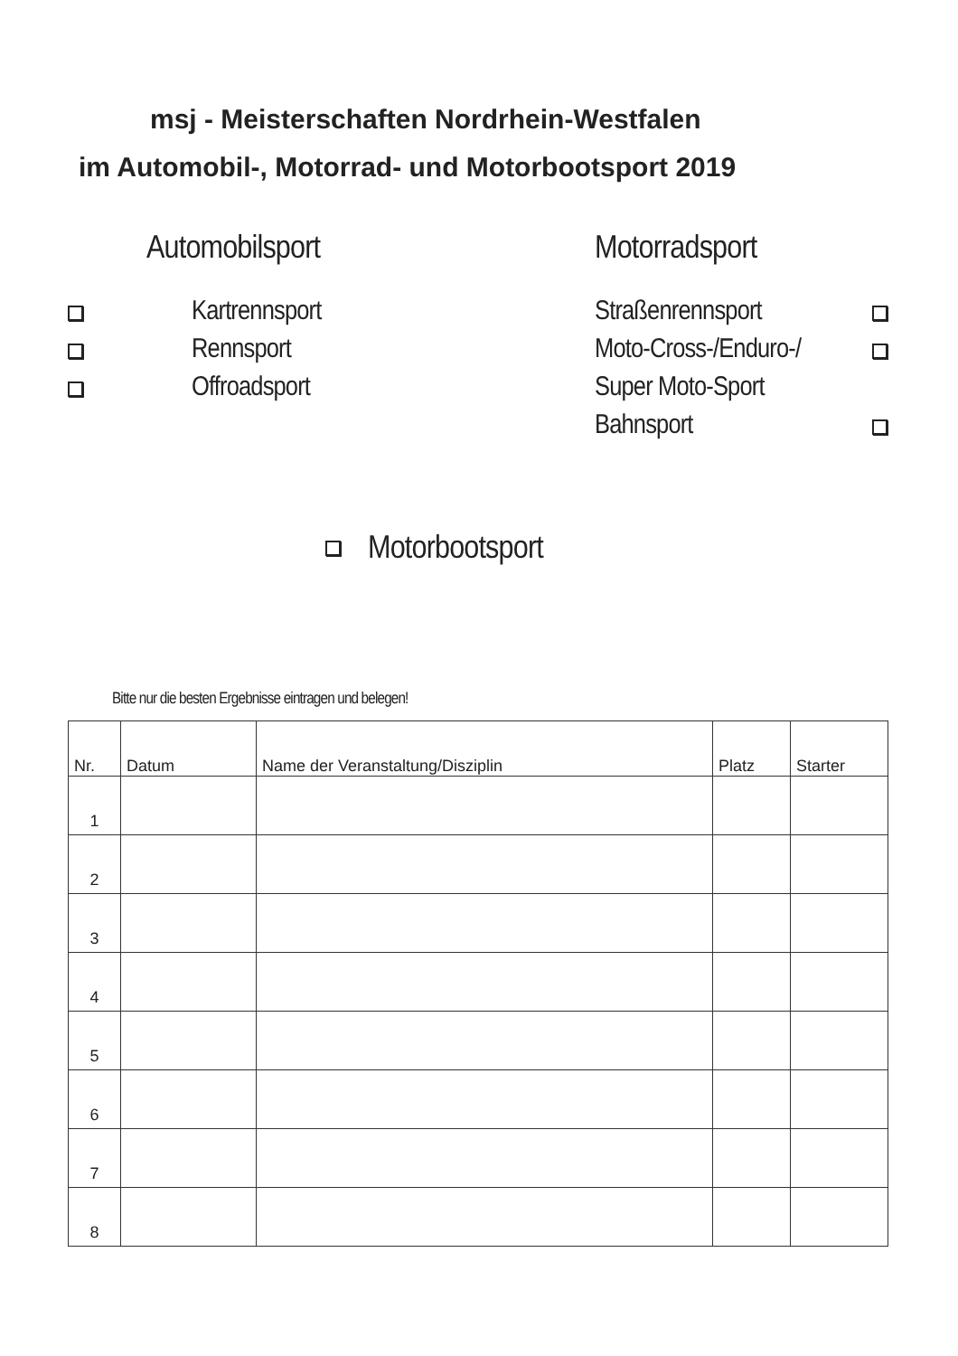msj - Meisterschaften Nordrhein-Westfalen
im Automobil-, Motorrad- und Motorbootsport 2019
Automobilsport Motorradsport
Kartrennsport
Rennsport
Offroadsport
Straßenrennsport
Moto-Cross-/Enduro-/
Super Moto-Sport
Bahnsport
Motorbootsport
Bitte nur die besten Ergebnisse eintragen und belegen!
| Nr. | Datum | Name der Veranstaltung/Disziplin | Platz | Starter |
| --- | --- | --- | --- | --- |
| 1 | | | | |
| 2 | | | | |
| 3 | | | | |
| 4 | | | | |
| 5 | | | | |
| 6 | | | | |
| 7 | | | | |
| 8 | | | | |